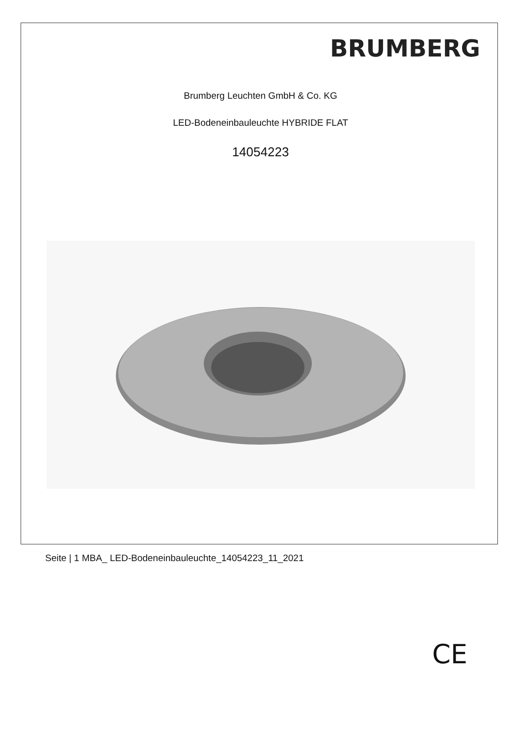BRUMBERG
Brumberg Leuchten GmbH & Co. KG
LED-Bodeneinbauleuchte HYBRIDE FLAT
14054223
CE
Seite | 1 MBA_ LED-Bodeneinbauleuchte_14054223_11_2021